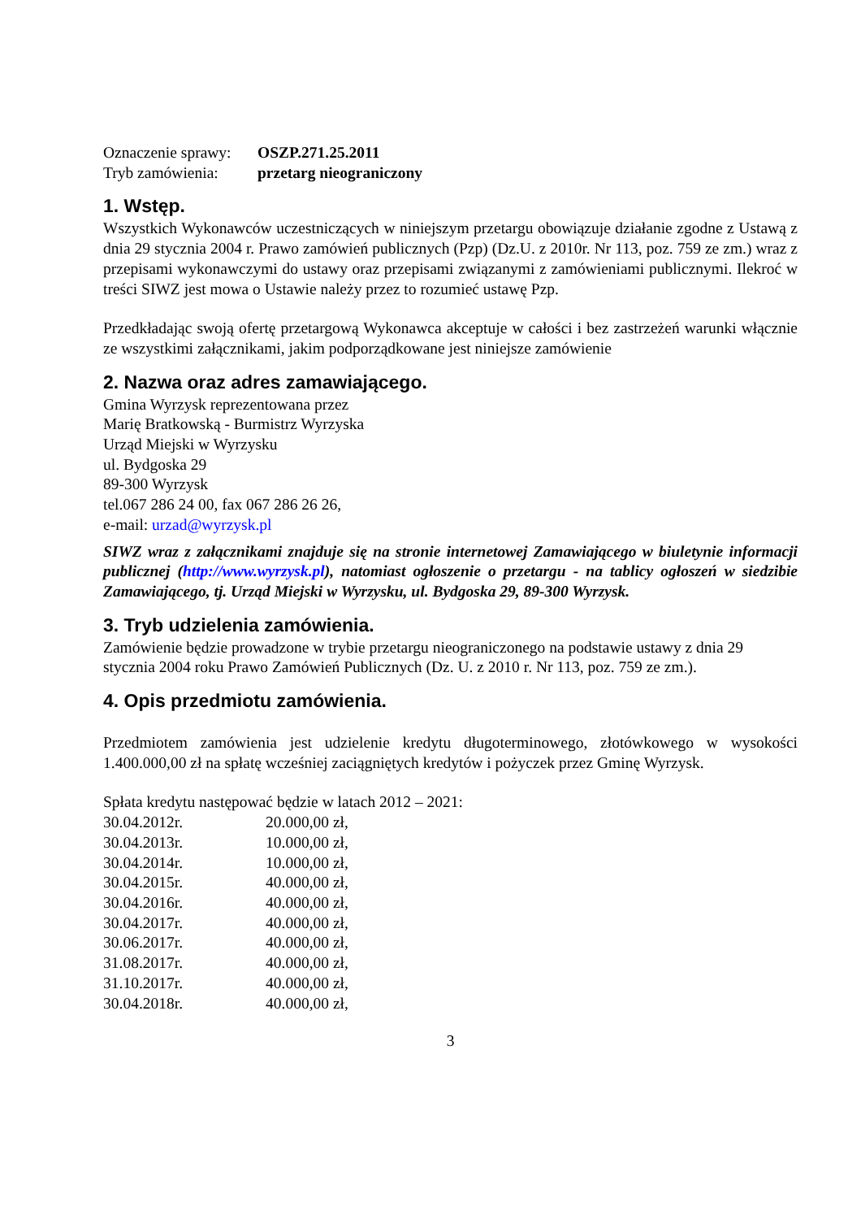Oznaczenie sprawy: OSZP.271.25.2011
Tryb zamówienia: przetarg nieograniczony
1. Wstęp.
Wszystkich Wykonawców uczestniczących w niniejszym przetargu obowiązuje działanie zgodne z Ustawą z dnia 29 stycznia 2004 r. Prawo zamówień publicznych (Pzp) (Dz.U. z 2010r. Nr 113, poz. 759 ze zm.) wraz z przepisami wykonawczymi do ustawy oraz przepisami związanymi z zamówieniami publicznymi. Ilekroć w treści SIWZ jest mowa o Ustawie należy przez to rozumieć ustawę Pzp.
Przedkładając swoją ofertę przetargową Wykonawca akceptuje w całości i bez zastrzeżeń warunki włącznie ze wszystkimi załącznikami, jakim podporządkowane jest niniejsze zamówienie
2. Nazwa oraz adres zamawiającego.
Gmina Wyrzysk reprezentowana przez
Marię Bratkowską - Burmistrz Wyrzyska
Urząd Miejski w Wyrzysku
ul. Bydgoska 29
89-300 Wyrzysk
tel.067 286 24 00, fax 067 286 26 26,
e-mail: urzad@wyrzysk.pl
SIWZ wraz z załącznikami znajduje się na stronie internetowej Zamawiającego w biuletynie informacji publicznej (http://www.wyrzysk.pl), natomiast ogłoszenie o przetargu - na tablicy ogłoszeń w siedzibie Zamawiającego, tj. Urząd Miejski w Wyrzysku, ul. Bydgoska 29, 89-300 Wyrzysk.
3. Tryb udzielenia zamówienia.
Zamówienie będzie prowadzone w trybie przetargu nieograniczonego na podstawie ustawy z dnia 29 stycznia 2004 roku Prawo Zamówień Publicznych (Dz. U. z 2010 r. Nr 113, poz. 759 ze zm.).
4. Opis przedmiotu zamówienia.
Przedmiotem zamówienia jest udzielenie kredytu długoterminowego, złotówkowego w wysokości 1.400.000,00 zł na spłatę wcześniej zaciągniętych kredytów i pożyczek przez Gminę Wyrzysk.
Spłata kredytu następować będzie w latach 2012 – 2021:
30.04.2012r. 20.000,00 zł,
30.04.2013r. 10.000,00 zł,
30.04.2014r. 10.000,00 zł,
30.04.2015r. 40.000,00 zł,
30.04.2016r. 40.000,00 zł,
30.04.2017r. 40.000,00 zł,
30.06.2017r. 40.000,00 zł,
31.08.2017r. 40.000,00 zł,
31.10.2017r. 40.000,00 zł,
30.04.2018r. 40.000,00 zł,
3